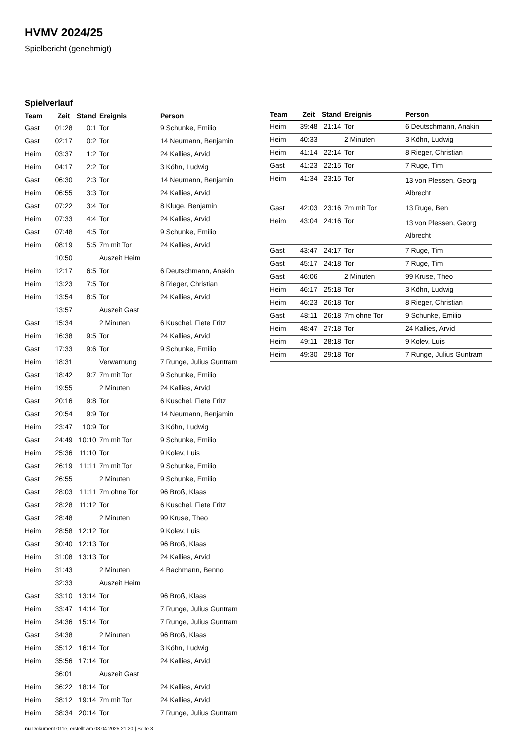HVMV 2024/25
Spielbericht (genehmigt)
Spielverlauf
| Team | Zeit | Stand | Ereignis | Person |
| --- | --- | --- | --- | --- |
| Gast | 01:28 | 0:1 | Tor | 9 Schunke, Emilio |
| Gast | 02:17 | 0:2 | Tor | 14 Neumann, Benjamin |
| Heim | 03:37 | 1:2 | Tor | 24 Kallies, Arvid |
| Heim | 04:17 | 2:2 | Tor | 3 Köhn, Ludwig |
| Gast | 06:30 | 2:3 | Tor | 14 Neumann, Benjamin |
| Heim | 06:55 | 3:3 | Tor | 24 Kallies, Arvid |
| Gast | 07:22 | 3:4 | Tor | 8 Kluge, Benjamin |
| Heim | 07:33 | 4:4 | Tor | 24 Kallies, Arvid |
| Gast | 07:48 | 4:5 | Tor | 9 Schunke, Emilio |
| Heim | 08:19 | 5:5 | 7m mit Tor | 24 Kallies, Arvid |
| | 10:50 | | Auszeit Heim | |
| Heim | 12:17 | 6:5 | Tor | 6 Deutschmann, Anakin |
| Heim | 13:23 | 7:5 | Tor | 8 Rieger, Christian |
| Heim | 13:54 | 8:5 | Tor | 24 Kallies, Arvid |
| | 13:57 | | Auszeit Gast | |
| Gast | 15:34 | | 2 Minuten | 6 Kuschel, Fiete Fritz |
| Heim | 16:38 | 9:5 | Tor | 24 Kallies, Arvid |
| Gast | 17:33 | 9:6 | Tor | 9 Schunke, Emilio |
| Heim | 18:31 | | Verwarnung | 7 Runge, Julius Guntram |
| Gast | 18:42 | 9:7 | 7m mit Tor | 9 Schunke, Emilio |
| Heim | 19:55 | | 2 Minuten | 24 Kallies, Arvid |
| Gast | 20:16 | 9:8 | Tor | 6 Kuschel, Fiete Fritz |
| Gast | 20:54 | 9:9 | Tor | 14 Neumann, Benjamin |
| Heim | 23:47 | 10:9 | Tor | 3 Köhn, Ludwig |
| Gast | 24:49 | 10:10 | 7m mit Tor | 9 Schunke, Emilio |
| Heim | 25:36 | 11:10 | Tor | 9 Kolev, Luis |
| Gast | 26:19 | 11:11 | 7m mit Tor | 9 Schunke, Emilio |
| Gast | 26:55 | | 2 Minuten | 9 Schunke, Emilio |
| Gast | 28:03 | 11:11 | 7m ohne Tor | 96 Broß, Klaas |
| Gast | 28:28 | 11:12 | Tor | 6 Kuschel, Fiete Fritz |
| Gast | 28:48 | | 2 Minuten | 99 Kruse, Theo |
| Heim | 28:58 | 12:12 | Tor | 9 Kolev, Luis |
| Gast | 30:40 | 12:13 | Tor | 96 Broß, Klaas |
| Heim | 31:08 | 13:13 | Tor | 24 Kallies, Arvid |
| Heim | 31:43 | | 2 Minuten | 4 Bachmann, Benno |
| | 32:33 | | Auszeit Heim | |
| Gast | 33:10 | 13:14 | Tor | 96 Broß, Klaas |
| Heim | 33:47 | 14:14 | Tor | 7 Runge, Julius Guntram |
| Heim | 34:36 | 15:14 | Tor | 7 Runge, Julius Guntram |
| Gast | 34:38 | | 2 Minuten | 96 Broß, Klaas |
| Heim | 35:12 | 16:14 | Tor | 3 Köhn, Ludwig |
| Heim | 35:56 | 17:14 | Tor | 24 Kallies, Arvid |
| | 36:01 | | Auszeit Gast | |
| Heim | 36:22 | 18:14 | Tor | 24 Kallies, Arvid |
| Heim | 38:12 | 19:14 | 7m mit Tor | 24 Kallies, Arvid |
| Heim | 38:34 | 20:14 | Tor | 7 Runge, Julius Guntram |
| Team | Zeit | Stand | Ereignis | Person |
| --- | --- | --- | --- | --- |
| Heim | 39:48 | 21:14 | Tor | 6 Deutschmann, Anakin |
| Heim | 40:33 | | 2 Minuten | 3 Köhn, Ludwig |
| Heim | 41:14 | 22:14 | Tor | 8 Rieger, Christian |
| Gast | 41:23 | 22:15 | Tor | 7 Ruge, Tim |
| Heim | 41:34 | 23:15 | Tor | 13 von Plessen, Georg Albrecht |
| Gast | 42:03 | 23:16 | 7m mit Tor | 13 Ruge, Ben |
| Heim | 43:04 | 24:16 | Tor | 13 von Plessen, Georg Albrecht |
| Gast | 43:47 | 24:17 | Tor | 7 Ruge, Tim |
| Gast | 45:17 | 24:18 | Tor | 7 Ruge, Tim |
| Gast | 46:06 | | 2 Minuten | 99 Kruse, Theo |
| Heim | 46:17 | 25:18 | Tor | 3 Köhn, Ludwig |
| Heim | 46:23 | 26:18 | Tor | 8 Rieger, Christian |
| Gast | 48:11 | 26:18 | 7m ohne Tor | 9 Schunke, Emilio |
| Heim | 48:47 | 27:18 | Tor | 24 Kallies, Arvid |
| Heim | 49:11 | 28:18 | Tor | 9 Kolev, Luis |
| Heim | 49:30 | 29:18 | Tor | 7 Runge, Julius Guntram |
nu.Dokument 011e, erstellt am 03.04.2025 21:20 | Seite 3